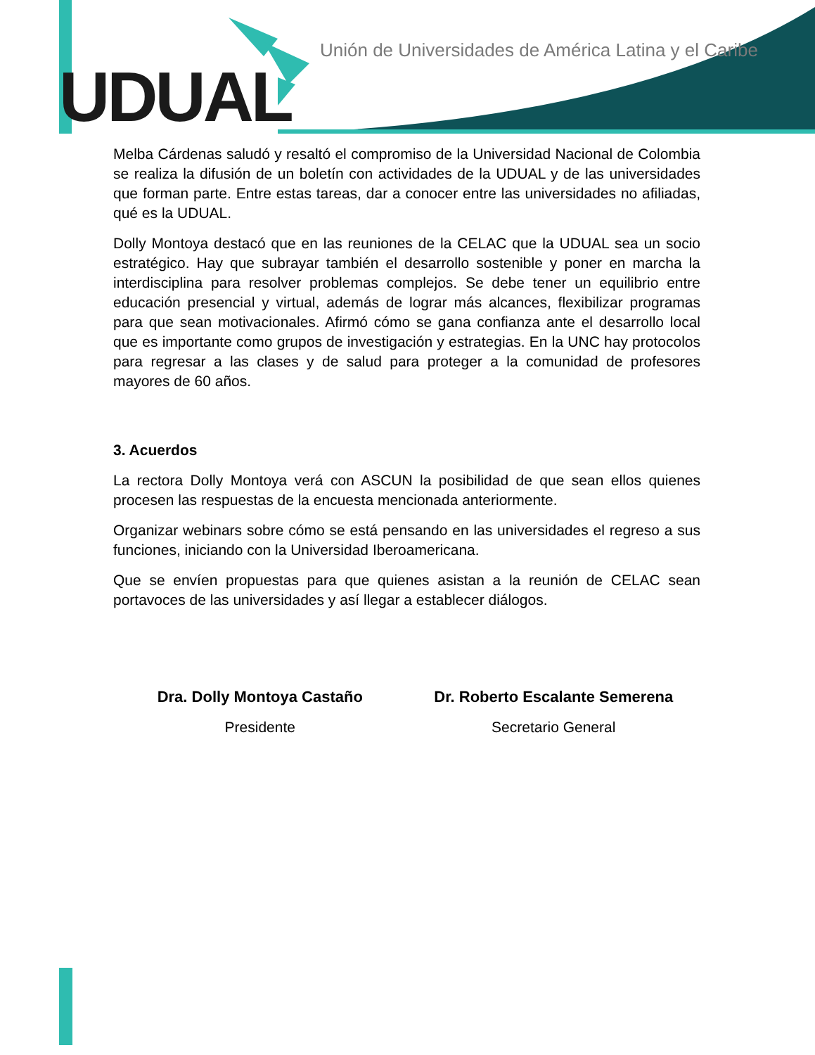UDUAL
Unión de Universidades de América Latina y el Caribe
Melba Cárdenas saludó y resaltó el compromiso de la Universidad Nacional de Colombia se realiza la difusión de un boletín con actividades de la UDUAL y de las universidades que forman parte. Entre estas tareas, dar a conocer entre las universidades no afiliadas, qué es la UDUAL.
Dolly Montoya destacó que en las reuniones de la CELAC que la UDUAL sea un socio estratégico. Hay que subrayar también el desarrollo sostenible y poner en marcha la interdisciplina para resolver problemas complejos. Se debe tener un equilibrio entre educación presencial y virtual, además de lograr más alcances, flexibilizar programas para que sean motivacionales. Afirmó cómo se gana confianza ante el desarrollo local que es importante como grupos de investigación y estrategias. En la UNC hay protocolos para regresar a las clases y de salud para proteger a la comunidad de profesores mayores de 60 años.
3. Acuerdos
La rectora Dolly Montoya verá con ASCUN la posibilidad de que sean ellos quienes procesen las respuestas de la encuesta mencionada anteriormente.
Organizar webinars sobre cómo se está pensando en las universidades el regreso a sus funciones, iniciando con la Universidad Iberoamericana.
Que se envíen propuestas para que quienes asistan a la reunión de CELAC sean portavoces de las universidades y así llegar a establecer diálogos.
Dra. Dolly Montoya Castaño
Presidente
Dr. Roberto Escalante Semerena
Secretario General